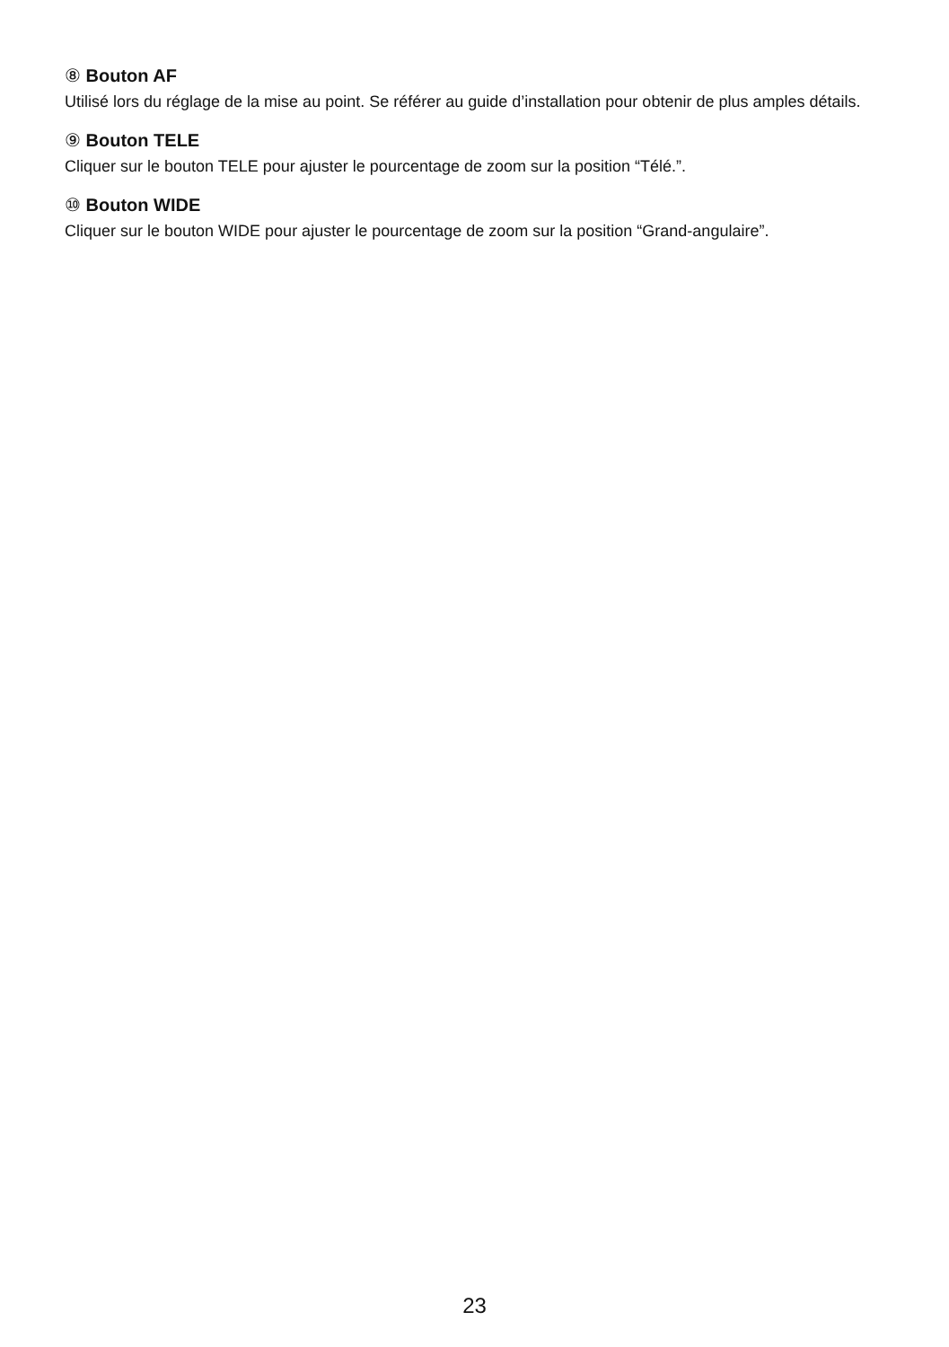⑧ Bouton AF
Utilisé lors du réglage de la mise au point. Se référer au guide d’installation pour obtenir de plus amples détails.
⑨ Bouton TELE
Cliquer sur le bouton TELE pour ajuster le pourcentage de zoom sur la position “Télé.”.
⑩ Bouton WIDE
Cliquer sur le bouton WIDE pour ajuster le pourcentage de zoom sur la position “Grand-angulaire”.
23